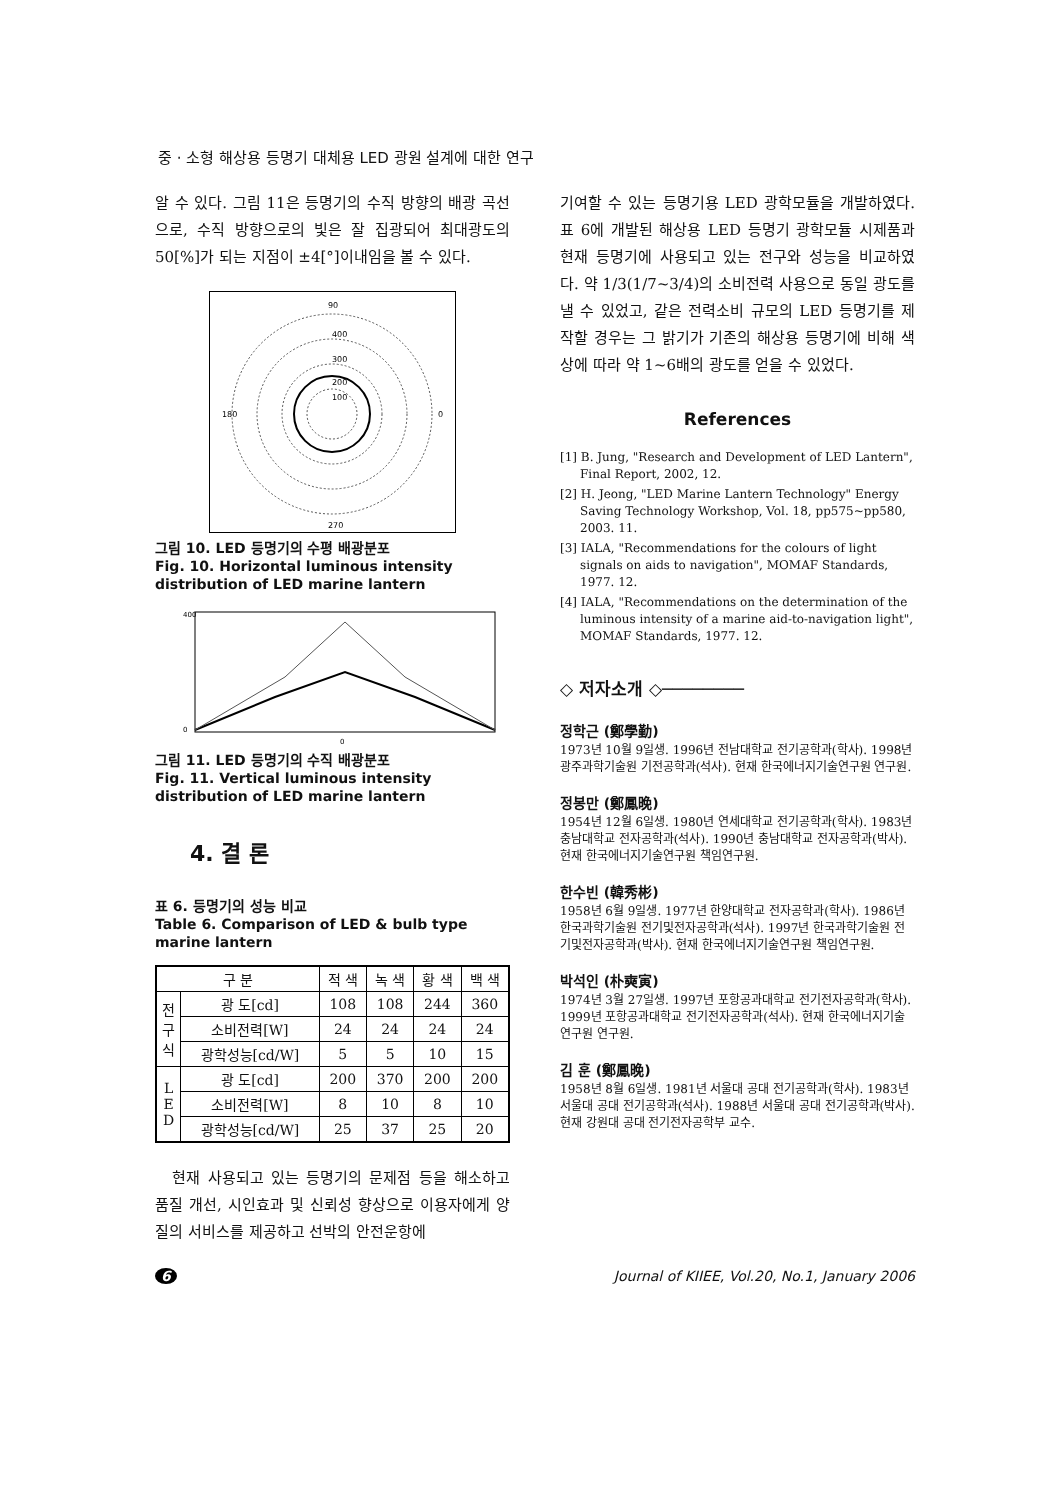중 · 소형 해상용 등명기 대체용 LED 광원 설계에 대한 연구
알 수 있다. 그림 11은 등명기의 수직 방향의 배광 곡선으로, 수직 방향으로의 빛은 잘 집광되어 최대광도의 50[%]가 되는 지점이 ±4[°]이내임을 볼 수 있다.
90
0
180
270
400
300
200
100
그림 10. LED 등명기의 수평 배광분포
Fig. 10. Horizontal luminous intensity distribution of LED marine lantern
400
0
0
그림 11. LED 등명기의 수직 배광분포
Fig. 11. Vertical luminous intensity distribution of LED marine lantern
4. 결 론
표 6. 등명기의 성능 비교
Table 6. Comparison of LED & bulb type marine lantern
| 구 분 | | 적 색 | 녹 색 | 황 색 | 백 색 |
| --- | --- | --- | --- | --- | --- |
| 전 구 식 | 광 도[cd] | 108 | 108 | 244 | 360 |
| | 소비전력[W] | 24 | 24 | 24 | 24 |
| | 광학성능[cd/W] | 5 | 5 | 10 | 15 |
| L E D | 광 도[cd] | 200 | 370 | 200 | 200 |
| | 소비전력[W] | 8 | 10 | 8 | 10 |
| | 광학성능[cd/W] | 25 | 37 | 25 | 20 |
　현재 사용되고 있는 등명기의 문제점 등을 해소하고 품질 개선, 시인효과 및 신뢰성 향상으로 이용자에게 양질의 서비스를 제공하고 선박의 안전운항에
기여할 수 있는 등명기용 LED 광학모듈을 개발하였다. 표 6에 개발된 해상용 LED 등명기 광학모듈 시제품과 현재 등명기에 사용되고 있는 전구와 성능을 비교하였다. 약 1/3(1/7~3/4)의 소비전력 사용으로 동일 광도를 낼 수 있었고, 같은 전력소비 규모의 LED 등명기를 제작할 경우는 그 밝기가 기존의 해상용 등명기에 비해 색상에 따라 약 1~6배의 광도를 얻을 수 있었다.
References
[1] B. Jung, "Research and Development of LED Lantern", Final Report, 2002, 12.
[2] H. Jeong, "LED Marine Lantern Technology" Energy Saving Technology Workshop, Vol. 18, pp575~pp580, 2003. 11.
[3] IALA, "Recommendations for the colours of light signals on aids to navigation", MOMAF Standards, 1977. 12.
[4] IALA, "Recommendations on the determination of the luminous intensity of a marine aid-to-navigation light", MOMAF Standards, 1977. 12.
◇ 저자소개 ◇────────
정학근 (鄭學勤)
1973년 10월 9일생. 1996년 전남대학교 전기공학과(학사). 1998년 광주과학기술원 기전공학과(석사). 현재 한국에너지기술연구원 연구원.
정봉만 (鄭鳳晩)
1954년 12월 6일생. 1980년 연세대학교 전기공학과(학사). 1983년 충남대학교 전자공학과(석사). 1990년 충남대학교 전자공학과(박사). 현재 한국에너지기술연구원 책임연구원.
한수빈 (韓秀彬)
1958년 6월 9일생. 1977년 한양대학교 전자공학과(학사). 1986년 한국과학기술원 전기및전자공학과(석사). 1997년 한국과학기술원 전기및전자공학과(박사). 현재 한국에너지기술연구원 책임연구원.
박석인 (朴奭寅)
1974년 3월 27일생. 1997년 포항공과대학교 전기전자공학과(학사). 1999년 포항공과대학교 전기전자공학과(석사). 현재 한국에너지기술연구원 연구원.
김 훈 (鄭鳳晩)
1958년 8월 6일생. 1981년 서울대 공대 전기공학과(학사). 1983년 서울대 공대 전기공학과(석사). 1988년 서울대 공대 전기공학과(박사). 현재 강원대 공대 전기전자공학부 교수.
6 Journal of KIIEE, Vol.20, No.1, January 2006